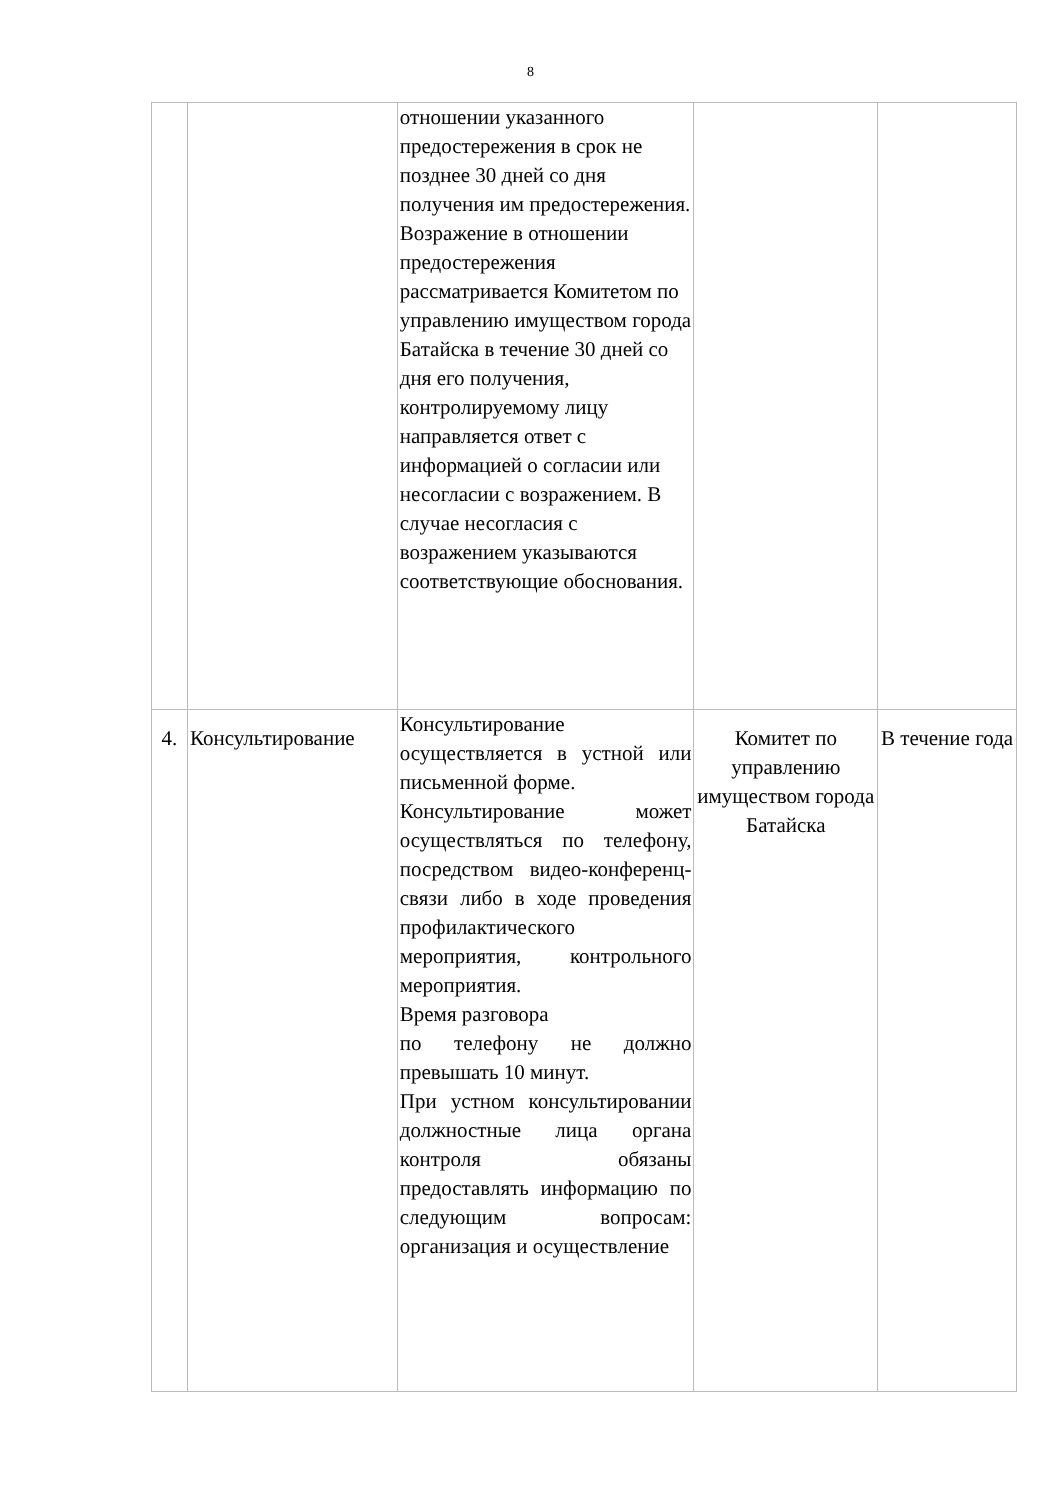8
| | | отношении указанного предостережения в срок не позднее 30 дней со дня получения им предостережения. Возражение в отношении предостережения рассматривается Комитетом по управлению имуществом города Батайска в течение 30 дней со дня его получения, контролируемому лицу направляется ответ с информацией о согласии или несогласии с возражением. В случае несогласия с возражением указываются соответствующие обоснования. | | |
| 4. | Консультирование | Консультирование осуществляется в устной или письменной форме. Консультирование может осуществляться по телефону, посредством видео-конференц-связи либо в ходе проведения профилактического мероприятия, контрольного мероприятия. Время разговора по телефону не должно превышать 10 минут. При устном консультировании должностные лица органа контроля обязаны предоставлять информацию по следующим вопросам: организация и осуществление | Комитет по управлению имуществом города Батайска | В течение года |